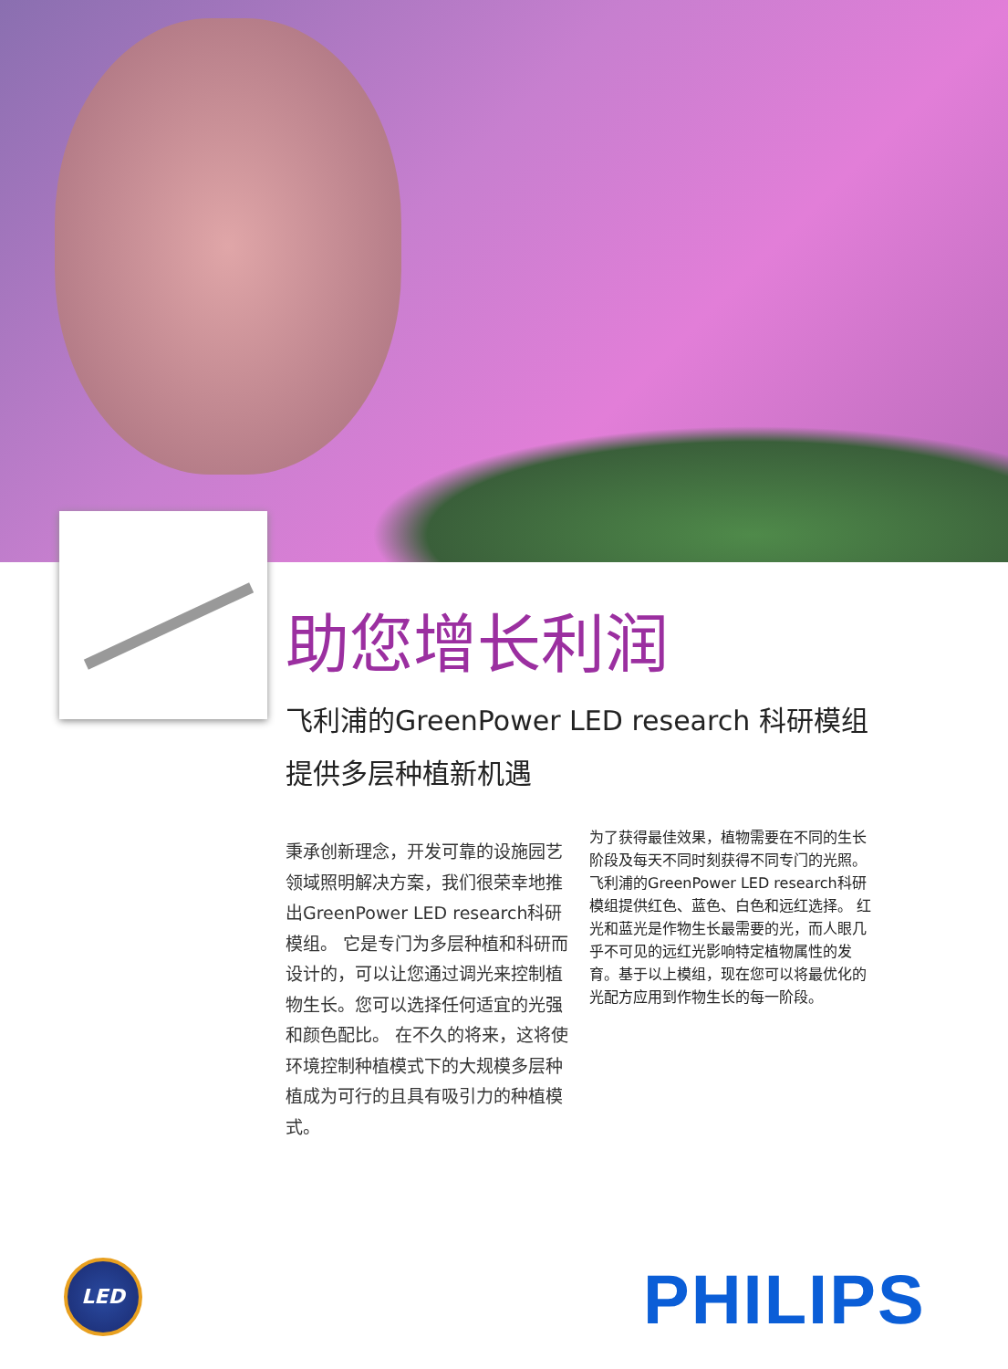助您增长利润
飞利浦的GreenPower LED research 科研模组
提供多层种植新机遇
秉承创新理念，开发可靠的设施园艺领域照明解决方案，我们很荣幸地推出GreenPower LED research科研模组。 它是专门为多层种植和科研而设计的，可以让您通过调光来控制植物生长。您可以选择任何适宜的光强和颜色配比。 在不久的将来，这将使环境控制种植模式下的大规模多层种植成为可行的且具有吸引力的种植模式。
为了获得最佳效果，植物需要在不同的生长阶段及每天不同时刻获得不同专门的光照。飞利浦的GreenPower LED research科研模组提供红色、蓝色、白色和远红选择。 红光和蓝光是作物生长最需要的光，而人眼几乎不可见的远红光影响特定植物属性的发育。基于以上模组，现在您可以将最优化的光配方应用到作物生长的每一阶段。
LED PHILIPS